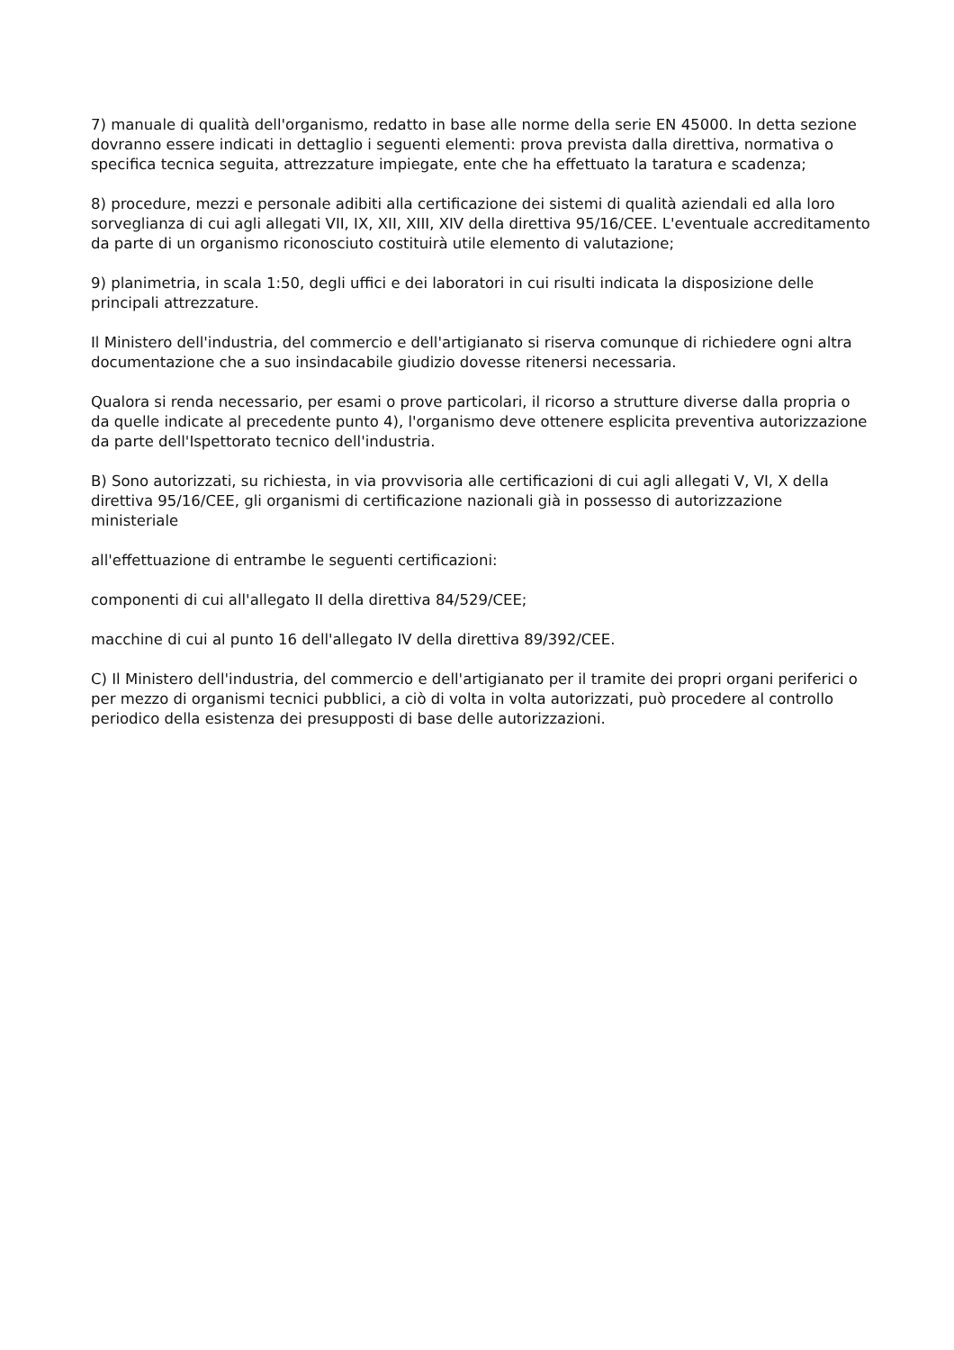7) manuale di qualità dell'organismo, redatto in base alle norme della serie EN 45000. In detta sezione dovranno essere indicati in dettaglio i seguenti elementi: prova prevista dalla direttiva, normativa o specifica tecnica seguita, attrezzature impiegate, ente che ha effettuato la taratura e scadenza;
8) procedure, mezzi e personale adibiti alla certificazione dei sistemi di qualità aziendali ed alla loro sorveglianza di cui agli allegati VII, IX, XII, XIII, XIV della direttiva 95/16/CEE. L'eventuale accreditamento da parte di un organismo riconosciuto costituirà utile elemento di valutazione;
9) planimetria, in scala 1:50, degli uffici e dei laboratori in cui risulti indicata la disposizione delle principali attrezzature.
Il Ministero dell'industria, del commercio e dell'artigianato si riserva comunque di richiedere ogni altra documentazione che a suo insindacabile giudizio dovesse ritenersi necessaria.
Qualora si renda necessario, per esami o prove particolari, il ricorso a strutture diverse dalla propria o da quelle indicate al precedente punto 4), l'organismo deve ottenere esplicita preventiva autorizzazione da parte dell'Ispettorato tecnico dell'industria.
B) Sono autorizzati, su richiesta, in via provvisoria alle certificazioni di cui agli allegati V, VI, X della direttiva 95/16/CEE, gli organismi di certificazione nazionali già in possesso di autorizzazione ministeriale
all'effettuazione di entrambe le seguenti certificazioni:
componenti di cui all'allegato II della direttiva 84/529/CEE;
macchine di cui al punto 16 dell'allegato IV della direttiva 89/392/CEE.
C) Il Ministero dell'industria, del commercio e dell'artigianato per il tramite dei propri organi periferici o per mezzo di organismi tecnici pubblici, a ciò di volta in volta autorizzati, può procedere al controllo periodico della esistenza dei presupposti di base delle autorizzazioni.